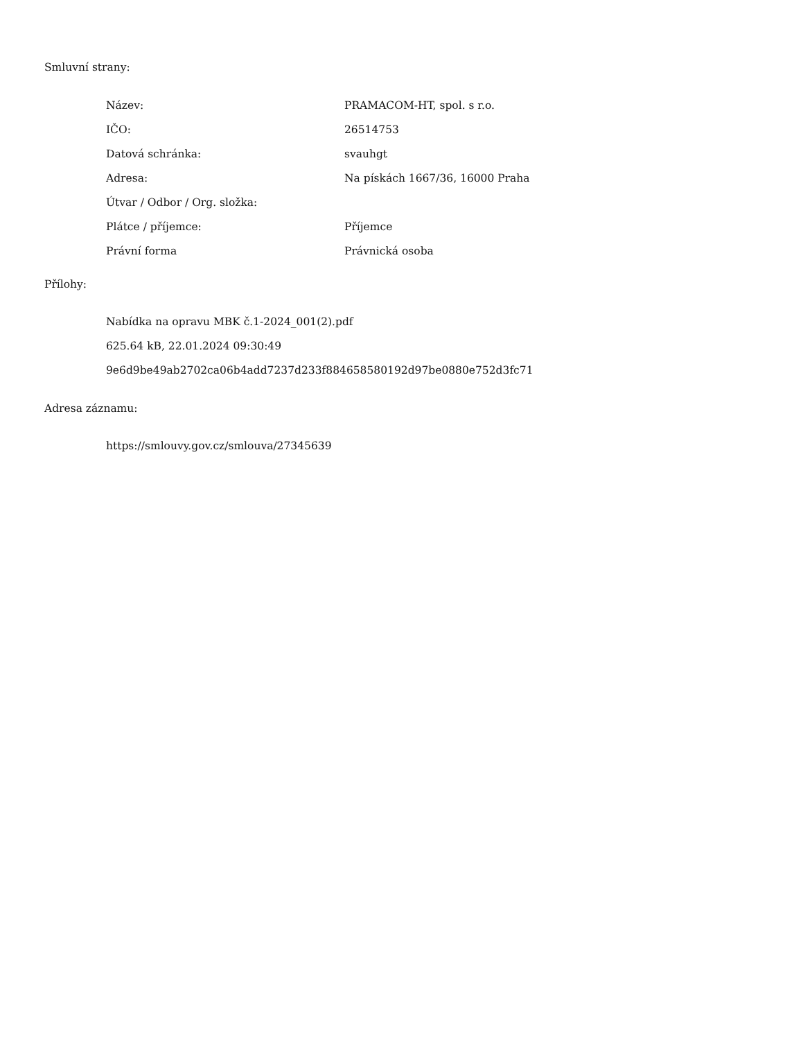Smluvní strany:
| Název: | PRAMACOM-HT, spol. s r.o. |
| IČO: | 26514753 |
| Datová schránka: | svauhgt |
| Adresa: | Na pískách 1667/36, 16000 Praha |
| Útvar / Odbor / Org. složka: | |
| Plátce / příjemce: | Příjemce |
| Právní forma | Právnická osoba |
Přílohy:
Nabídka na opravu MBK č.1-2024_001(2).pdf
625.64 kB, 22.01.2024 09:30:49
9e6d9be49ab2702ca06b4add7237d233f884658580192d97be0880e752d3fc71
Adresa záznamu:
https://smlouvy.gov.cz/smlouva/27345639